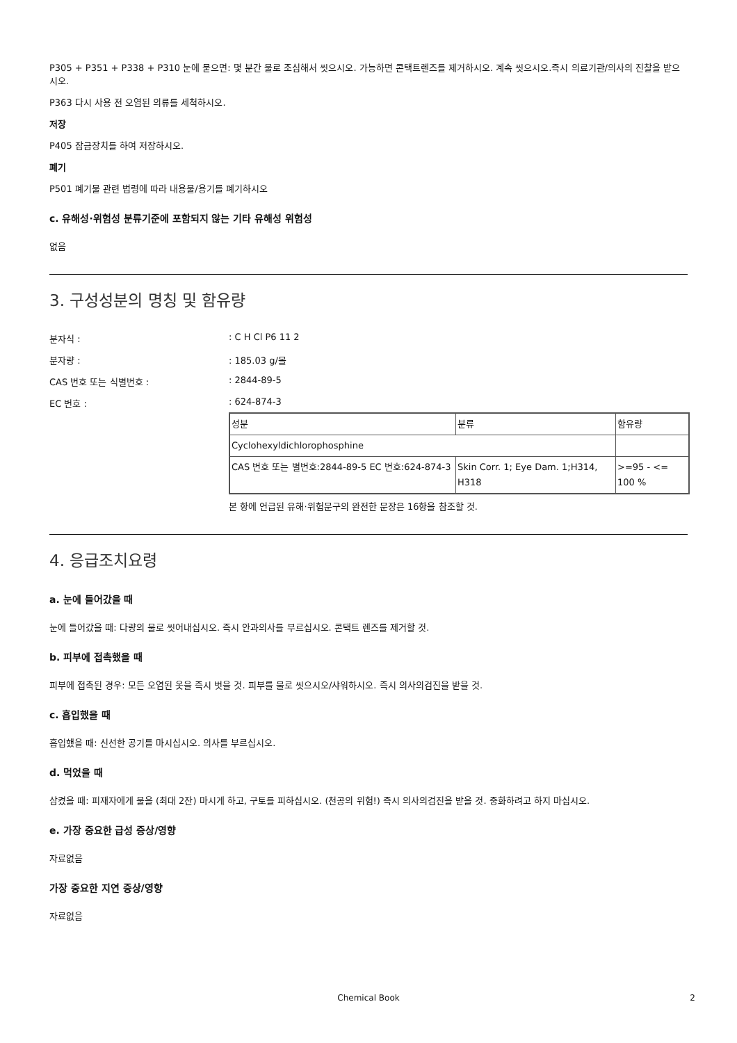P305 + P351 + P338 + P310 눈에 묻으면: 몇 분간 물로 조심해서 씻으시오. 가능하면 콘택트렌즈를 제거하시오. 계속 씻으시오.즉시 의료기관/의사의 진찰을 받으시오.
P363 다시 사용 전 오염된 의류를 세척하시오.
저장
P405 잠금장치를 하여 저장하시오.
폐기
P501 폐기물 관련 법령에 따라 내용물/용기를 폐기하시오
c. 유해성·위험성 분류기준에 포함되지 않는 기타 유해성 위험성
없음
3. 구성성분의 명칭 및 함유량
분자식 :: C H Cl P6 11 2
분자량 :: 185.03 g/몰
CAS 번호 또는 식별번호 :: 2844-89-5
EC 번호 :: 624-874-3
| 성분 | 분류 | 함유량 |
| Cyclohexyldichlorophosphine | | |
| CAS 번호 또는 별번호:2844-89-5 EC 번호:624-874-3 | Skin Corr. 1; Eye Dam. 1;H314, H318 | >=95 - <= 100 % |
본 항에 언급된 유해·위험문구의 완전한 문장은 16항을 참조할 것.
4. 응급조치요령
a. 눈에 들어갔을 때
눈에 들어갔을 때: 다량의 물로 씻어내십시오. 즉시 안과의사를 부르십시오. 콘택트 렌즈를 제거할 것.
b. 피부에 접촉했을 때
피부에 접촉된 경우: 모든 오염된 옷을 즉시 벗을 것. 피부를 물로 씻으시오/샤워하시오. 즉시 의사의검진을 받을 것.
c. 흡입했을 때
흡입했을 때: 신선한 공기를 마시십시오. 의사를 부르십시오.
d. 먹었을 때
삼켰을 때: 피재자에게 물을 (최대 2잔) 마시게 하고, 구토를 피하십시오. (천공의 위험!) 즉시 의사의검진을 받을 것. 중화하려고 하지 마십시오.
e. 가장 중요한 급성 증상/영향
자료없음
가장 중요한 지연 증상/영향
자료없음
Chemical Book 2